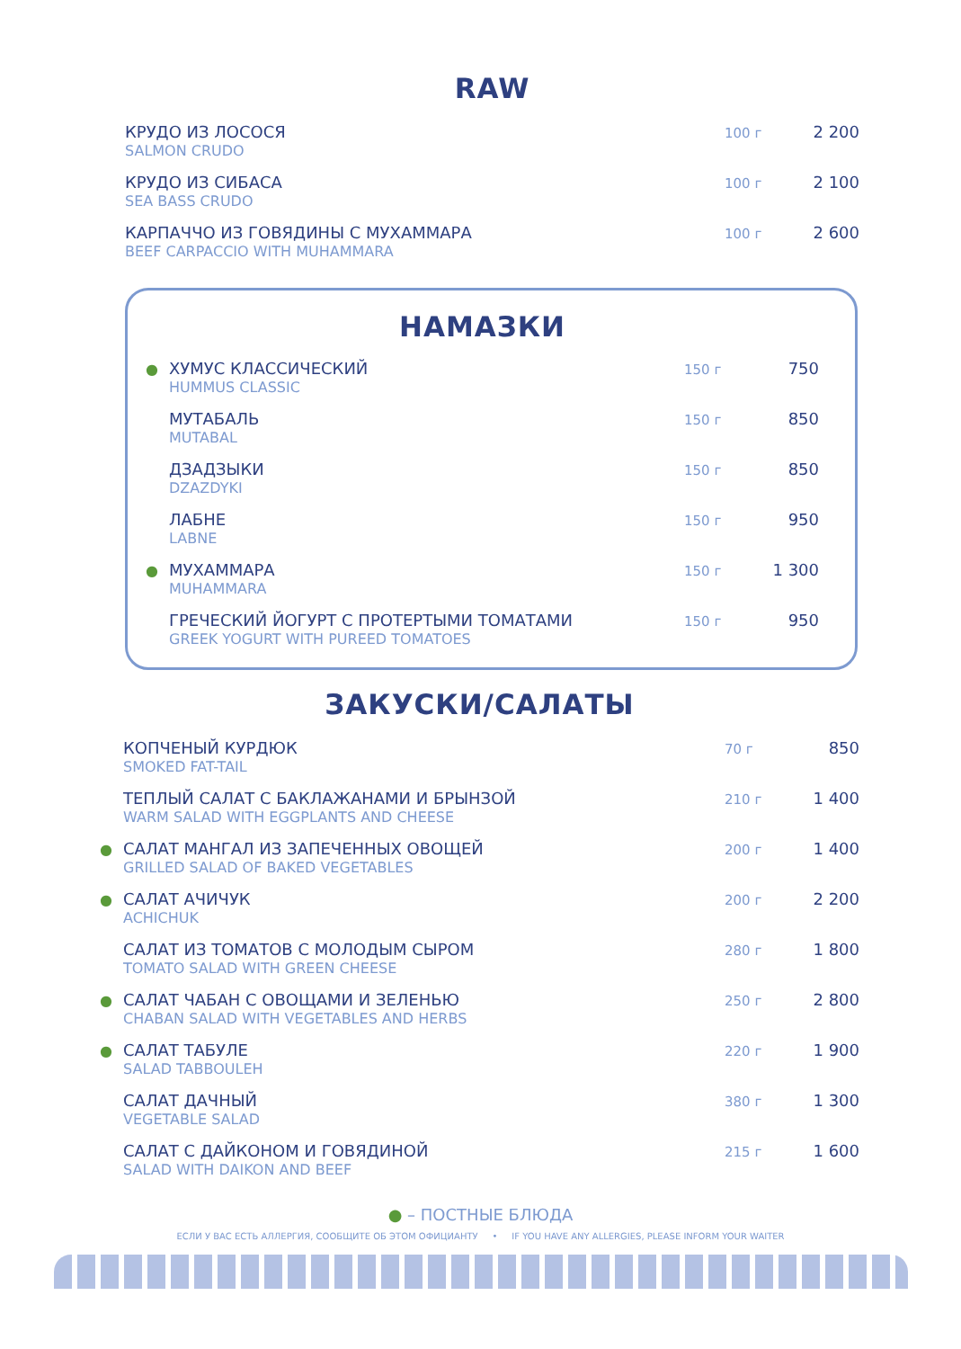RAW
КРУДО ИЗ ЛОСОСЯ
SALMON CRUDO
100 г
2 200
КРУДО ИЗ СИБАСА
SEA BASS CRUDO
100 г
2 100
КАРПАЧЧО ИЗ ГОВЯДИНЫ С МУХАММАРА
BEEF CARPACCIO WITH MUHAMMARA
100 г
2 600
НАМАЗКИ
●
ХУМУС КЛАССИЧЕСКИЙ
HUMMUS CLASSIC
150 г
750
МУТАБАЛЬ
MUTABAL
150 г
850
ДЗАДЗЫКИ
DZAZDYKI
150 г
850
ЛАБНЕ
LABNE
150 г
950
●
МУХАММАРА
MUHAMMARA
150 г
1 300
ГРЕЧЕСКИЙ ЙОГУРТ С ПРОТЕРТЫМИ ТОМАТАМИ
GREEK YOGURT WITH PUREED TOMATOES
150 г
950
ЗАКУСКИ/САЛАТЫ
КОПЧЕНЫЙ КУРДЮК
SMOKED FAT-TAIL
70 г
850
ТЕПЛЫЙ САЛАТ С БАКЛАЖАНАМИ И БРЫНЗОЙ
WARM SALAD WITH EGGPLANTS AND CHEESE
210 г
1 400
●
САЛАТ МАНГАЛ ИЗ ЗАПЕЧЕННЫХ ОВОЩЕЙ
GRILLED SALAD OF BAKED VEGETABLES
200 г
1 400
●
САЛАТ АЧИЧУК
ACHICHUK
200 г
2 200
САЛАТ ИЗ ТОМАТОВ С МОЛОДЫМ СЫРОМ
TOMATO SALAD WITH GREEN CHEESE
280 г
1 800
●
САЛАТ ЧАБАН С ОВОЩАМИ И ЗЕЛЕНЬЮ
CHABAN SALAD WITH VEGETABLES AND HERBS
250 г
2 800
●
САЛАТ ТАБУЛЕ
SALAD TABBOULEH
220 г
1 900
САЛАТ ДАЧНЫЙ
VEGETABLE SALAD
380 г
1 300
САЛАТ С ДАЙКОНОМ И ГОВЯДИНОЙ
SALAD WITH DAIKON AND BEEF
215 г
1 600
● – ПОСТНЫЕ БЛЮДА
ЕСЛИ У ВАС ЕСТЬ АЛЛЕРГИЯ, СООБЩИТЕ ОБ ЭТОМ ОФИЦИАНТУ • IF YOU HAVE ANY ALLERGIES, PLEASE INFORM YOUR WAITER